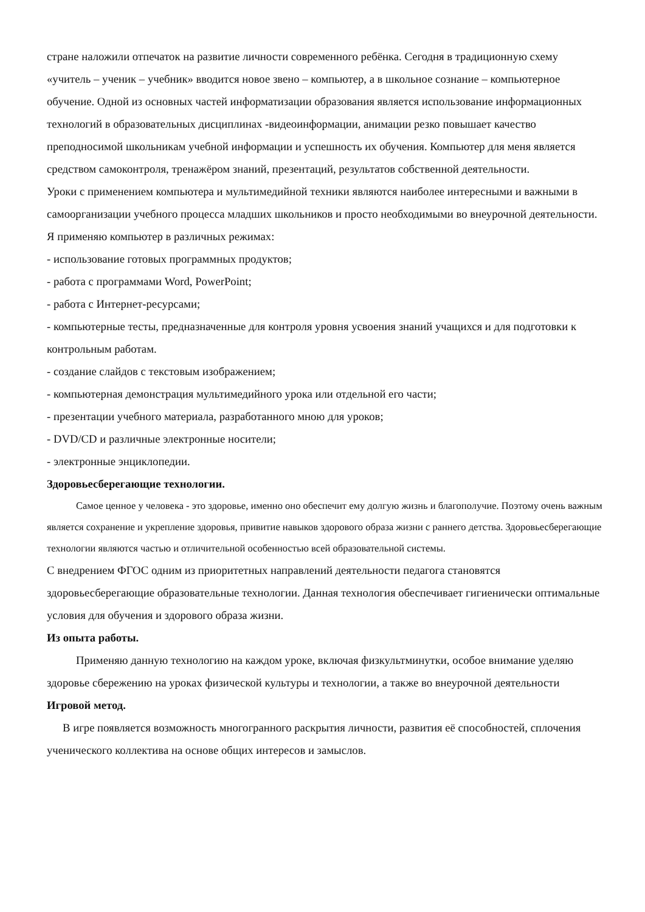стране наложили отпечаток на развитие личности современного ребёнка. Сегодня в традиционную схему «учитель – ученик – учебник» вводится новое звено – компьютер, а в школьное сознание – компьютерное обучение. Одной из основных частей информатизации образования является использование информационных технологий в образовательных дисциплинах -видеоинформации, анимации резко повышает качество преподносимой школьникам учебной информации и успешность их обучения. Компьютер для меня является средством самоконтроля, тренажёром знаний, презентаций, результатов собственной деятельности.
Уроки с применением компьютера и мультимедийной техники являются наиболее интересными и важными в самоорганизации учебного процесса младших школьников и просто необходимыми во внеурочной деятельности.
Я применяю компьютер в различных режимах:
- использование готовых программных продуктов;
- работа с программами Word, PowerPoint;
- работа с Интернет-ресурсами;
- компьютерные тесты, предназначенные для контроля уровня усвоения знаний учащихся и для подготовки к контрольным работам.
- создание слайдов с текстовым изображением;
- компьютерная демонстрация мультимедийного урока или отдельной его части;
- презентации учебного материала, разработанного мною для уроков;
- DVD/CD и различные электронные носители;
- электронные энциклопедии.
Здоровьесберегающие технологии.
Самое ценное у человека - это здоровье, именно оно обеспечит ему долгую жизнь и благополучие. Поэтому очень важным является сохранение и укрепление здоровья, привитие навыков здорового образа жизни с раннего детства. Здоровьесберегающие технологии являются частью и отличительной особенностью всей образовательной системы.
С внедрением ФГОС одним из приоритетных направлений деятельности педагога становятся здоровьесберегающие образовательные технологии. Данная технология обеспечивает гигиенически оптимальные условия для обучения и здорового образа жизни.
Из опыта работы.
Применяю данную технологию на каждом уроке, включая физкультминутки, особое внимание уделяю здоровье сбережению на уроках физической культуры и технологии, а также во внеурочной деятельности
Игровой метод.
В игре появляется возможность многогранного раскрытия личности, развития её способностей, сплочения ученического коллектива на основе общих интересов и замыслов.